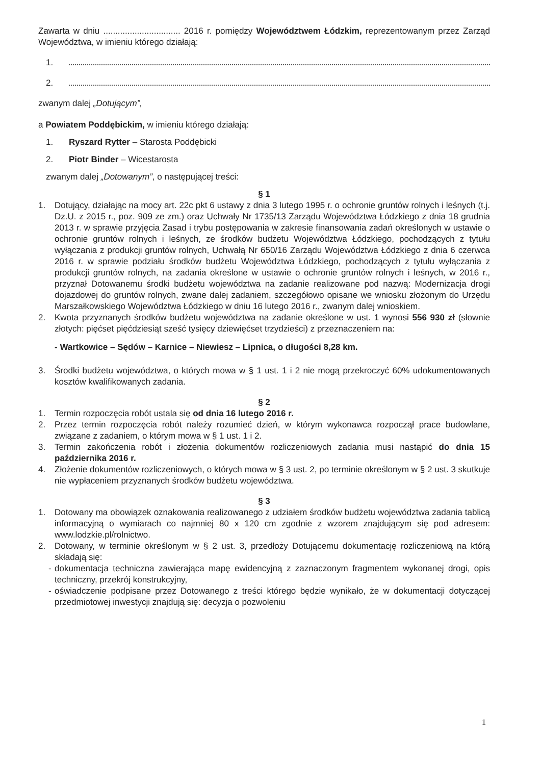Zawarta w dniu ................................ 2016 r. pomiędzy Województwem Łódzkim, reprezentowanym przez Zarząd Województwa, w imieniu którego działają:
1.
2.
zwanym dalej „Dotującym”,
a Powiatem Poddębickim, w imieniu którego działają:
1. Ryszard Rytter – Starosta Poddębicki
2. Piotr Binder – Wicestarosta
zwanym dalej „Dotowanym”, o następującej treści:
§ 1
1. Dotujący, działając na mocy art. 22c pkt 6 ustawy z dnia 3 lutego 1995 r. o ochronie gruntów rolnych i leśnych (t.j. Dz.U. z 2015 r., poz. 909 ze zm.) oraz Uchwały Nr 1735/13 Zarządu Województwa Łódzkiego z dnia 18 grudnia 2013 r. w sprawie przyjęcia Zasad i trybu postępowania w zakresie finansowania zadań określonych w ustawie o ochronie gruntów rolnych i leśnych, ze środków budżetu Województwa Łódzkiego, pochodzących z tytułu wyłączania z produkcji gruntów rolnych, Uchwałą Nr 650/16 Zarządu Województwa Łódzkiego z dnia 6 czerwca 2016 r. w sprawie podziału środków budżetu Województwa Łódzkiego, pochodzących z tytułu wyłączania z produkcji gruntów rolnych, na zadania określone w ustawie o ochronie gruntów rolnych i leśnych, w 2016 r., przyznał Dotowanemu środki budżetu województwa na zadanie realizowane pod nazwą: Modernizacja drogi dojazdowej do gruntów rolnych, zwane dalej zadaniem, szczegółowo opisane we wniosku złożonym do Urzędu Marszałkowskiego Województwa Łódzkiego w dniu 16 lutego 2016 r., zwanym dalej wnioskiem.
2. Kwota przyznanych środków budżetu województwa na zadanie określone w ust. 1 wynosi 556 930 zł (słownie złotych: pięćset pięćdziesiąt sześć tysięcy dziewięćset trzydzieści) z przeznaczeniem na:
- Wartkowice – Sędów – Karnice – Niewiesz – Lipnica, o długości 8,28 km.
3. Środki budżetu województwa, o których mowa w § 1 ust. 1 i 2 nie mogą przekroczyć 60% udokumentowanych kosztów kwalifikowanych zadania.
§ 2
1. Termin rozpoczęcia robót ustala się od dnia 16 lutego 2016 r.
2. Przez termin rozpoczęcia robót należy rozumieć dzień, w którym wykonawca rozpoczął prace budowlane, związane z zadaniem, o którym mowa w § 1 ust. 1 i 2.
3. Termin zakończenia robót i złożenia dokumentów rozliczeniowych zadania musi nastąpić do dnia 15 października 2016 r.
4. Złożenie dokumentów rozliczeniowych, o których mowa w § 3 ust. 2, po terminie określonym w § 2 ust. 3 skutkuje nie wypłaceniem przyznanych środków budżetu województwa.
§ 3
1. Dotowany ma obowiązek oznakowania realizowanego z udziałem środków budżetu województwa zadania tablicą informacyjną o wymiarach co najmniej 80 x 120 cm zgodnie z wzorem znajdującym się pod adresem: www.lodzkie.pl/rolnictwo.
2. Dotowany, w terminie określonym w § 2 ust. 3, przedłoży Dotującemu dokumentację rozliczeniową na którą składają się:
- dokumentacja techniczna zawierająca mapę ewidencyjną z zaznaczonym fragmentem wykonanej drogi, opis techniczny, przekrój konstrukcyjny,
- oświadczenie podpisane przez Dotowanego z treści którego będzie wynikało, że w dokumentacji dotyczącej przedmiotowej inwestycji znajdują się: decyzja o pozwoleniu
1